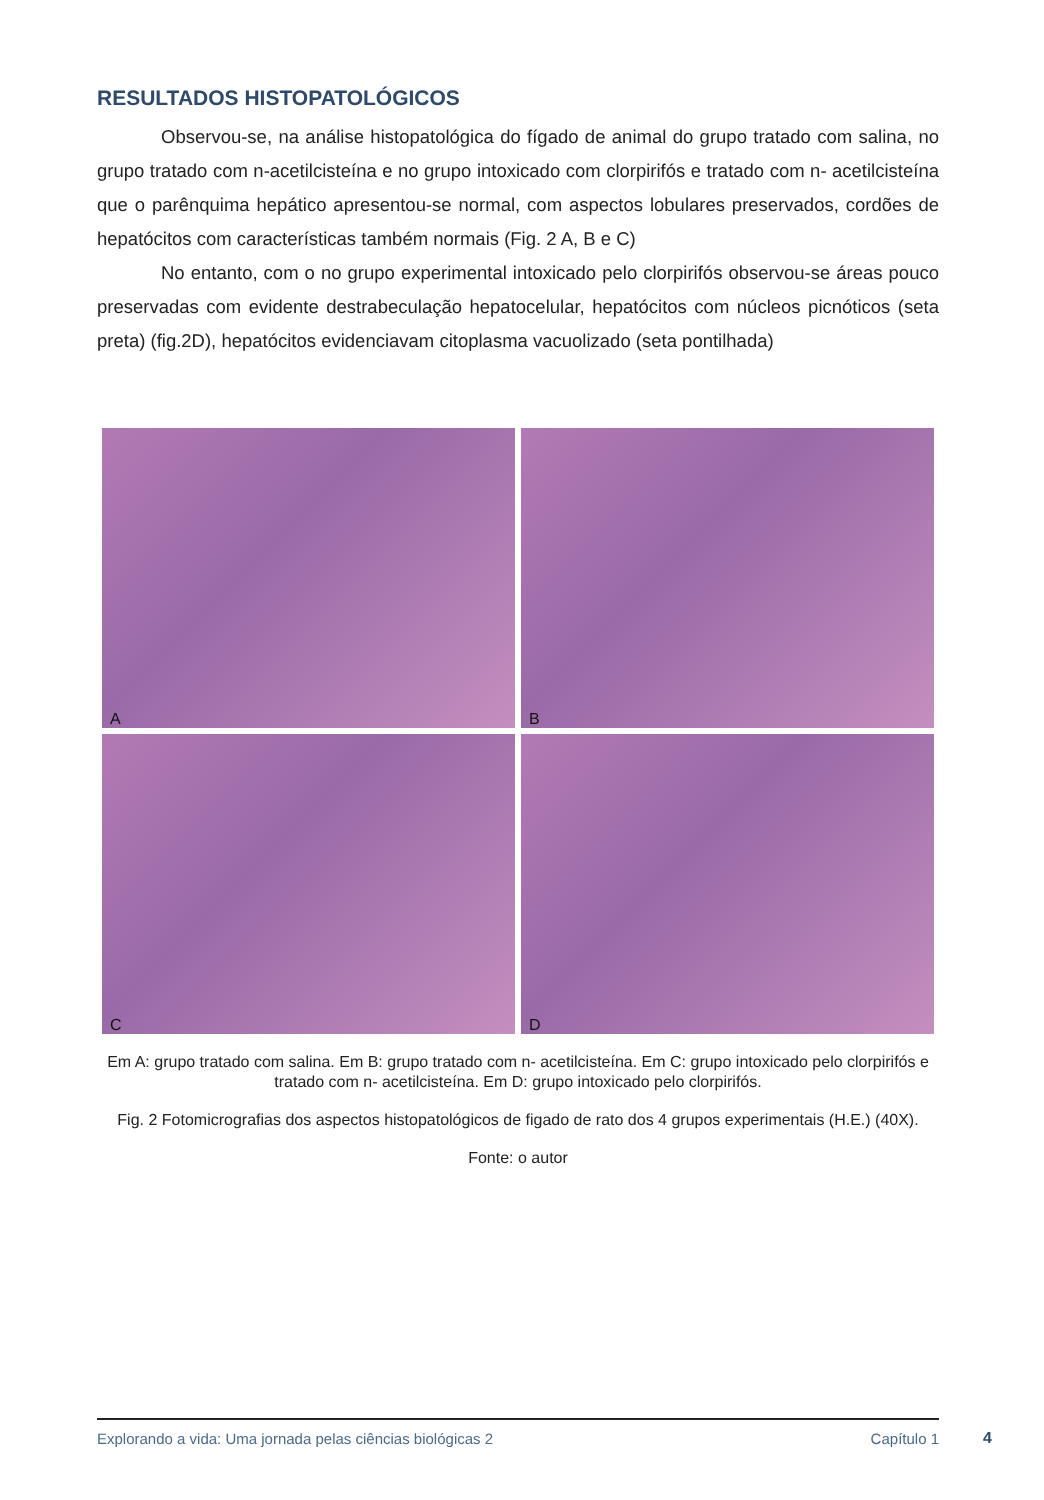RESULTADOS HISTOPATOLÓGICOS
Observou-se, na análise histopatológica do fígado de animal do grupo tratado com salina, no grupo tratado com n-acetilcisteína e no grupo intoxicado com clorpirifós e tratado com n- acetilcisteína que o parênquima hepático apresentou-se normal, com aspectos lobulares preservados, cordões de hepatócitos com características também normais (Fig. 2 A, B e C)
No entanto, com o no grupo experimental intoxicado pelo clorpirifós observou-se áreas pouco preservadas com evidente destrabeculação hepatocelular, hepatócitos com núcleos picnóticos (seta preta) (fig.2D), hepatócitos evidenciavam citoplasma vacuolizado (seta pontilhada)
A
B
C
D
Em A: grupo tratado com salina. Em B: grupo tratado com n- acetilcisteína. Em C: grupo intoxicado pelo clorpirifós e tratado com n- acetilcisteína. Em D: grupo intoxicado pelo clorpirifós.
Fig. 2 Fotomicrografias dos aspectos histopatológicos de figado de rato dos 4 grupos experimentais (H.E.) (40X).
Fonte: o autor
Explorando a vida: Uma jornada pelas ciências biológicas 2 Capítulo 1
4